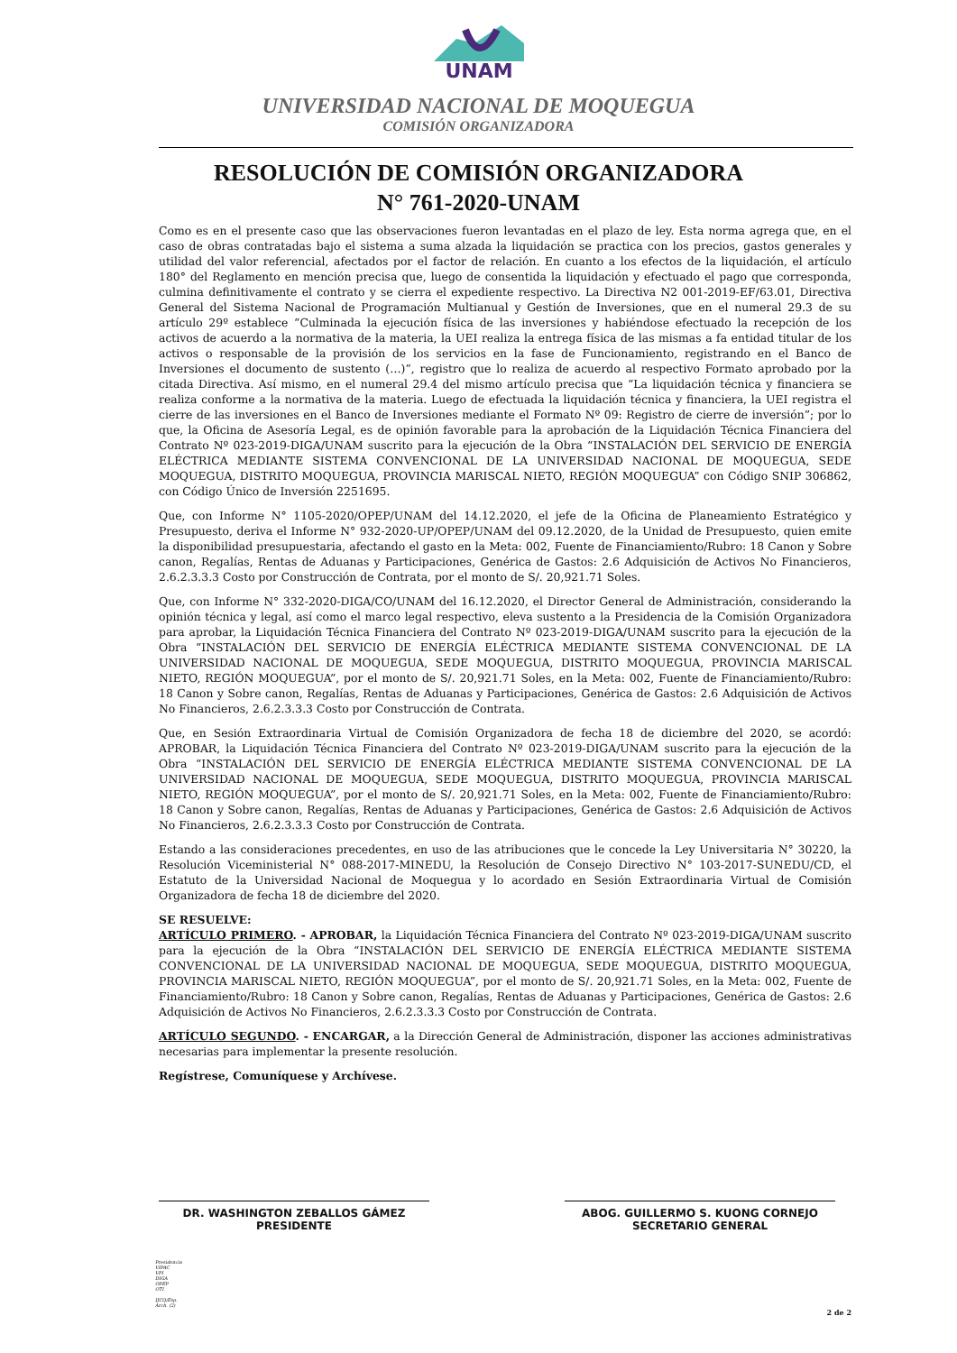UNAM
UNIVERSIDAD NACIONAL DE MOQUEGUA
COMISIÓN ORGANIZADORA
RESOLUCIÓN DE COMISIÓN ORGANIZADORA
N° 761-2020-UNAM
Como es en el presente caso que las observaciones fueron levantadas en el plazo de ley. Esta norma agrega que, en el caso de obras contratadas bajo el sistema a suma alzada la liquidación se practica con los precios, gastos generales y utilidad del valor referencial, afectados por el factor de relación. En cuanto a los efectos de la liquidación, el artículo 180° del Reglamento en mención precisa que, luego de consentida la liquidación y efectuado el pago que corresponda, culmina definitivamente el contrato y se cierra el expediente respectivo. La Directiva N2 001-2019-EF/63.01, Directiva General del Sistema Nacional de Programación Multianual y Gestión de Inversiones, que en el numeral 29.3 de su artículo 29º establece “Culminada la ejecución física de las inversiones y habiéndose efectuado la recepción de los activos de acuerdo a la normativa de la materia, la UEI realiza la entrega física de las mismas a fa entidad titular de los activos o responsable de la provisión de los servicios en la fase de Funcionamiento, registrando en el Banco de Inversiones el documento de sustento (…)”, registro que lo realiza de acuerdo al respectivo Formato aprobado por la citada Directiva. Así mismo, en el numeral 29.4 del mismo artículo precisa que “La liquidación técnica y financiera se realiza conforme a la normativa de la materia. Luego de efectuada la liquidación técnica y financiera, la UEI registra el cierre de las inversiones en el Banco de Inversiones mediante el Formato Nº 09: Registro de cierre de inversión”; por lo que, la Oficina de Asesoría Legal, es de opinión favorable para la aprobación de la Liquidación Técnica Financiera del Contrato Nº 023-2019-DIGA/UNAM suscrito para la ejecución de la Obra “INSTALACIÓN DEL SERVICIO DE ENERGÍA ELÉCTRICA MEDIANTE SISTEMA CONVENCIONAL DE LA UNIVERSIDAD NACIONAL DE MOQUEGUA, SEDE MOQUEGUA, DISTRITO MOQUEGUA, PROVINCIA MARISCAL NIETO, REGIÓN MOQUEGUA” con Código SNIP 306862, con Código Único de Inversión 2251695.
Que, con Informe N° 1105-2020/OPEP/UNAM del 14.12.2020, el jefe de la Oficina de Planeamiento Estratégico y Presupuesto, deriva el Informe N° 932-2020-UP/OPEP/UNAM del 09.12.2020, de la Unidad de Presupuesto, quien emite la disponibilidad presupuestaria, afectando el gasto en la Meta: 002, Fuente de Financiamiento/Rubro: 18 Canon y Sobre canon, Regalías, Rentas de Aduanas y Participaciones, Genérica de Gastos: 2.6 Adquisición de Activos No Financieros, 2.6.2.3.3.3 Costo por Construcción de Contrata, por el monto de S/. 20,921.71 Soles.
Que, con Informe N° 332-2020-DIGA/CO/UNAM del 16.12.2020, el Director General de Administración, considerando la opinión técnica y legal, así como el marco legal respectivo, eleva sustento a la Presidencia de la Comisión Organizadora para aprobar, la Liquidación Técnica Financiera del Contrato Nº 023-2019-DIGA/UNAM suscrito para la ejecución de la Obra “INSTALACIÓN DEL SERVICIO DE ENERGÍA ELÉCTRICA MEDIANTE SISTEMA CONVENCIONAL DE LA UNIVERSIDAD NACIONAL DE MOQUEGUA, SEDE MOQUEGUA, DISTRITO MOQUEGUA, PROVINCIA MARISCAL NIETO, REGIÓN MOQUEGUA”, por el monto de S/. 20,921.71 Soles, en la Meta: 002, Fuente de Financiamiento/Rubro: 18 Canon y Sobre canon, Regalías, Rentas de Aduanas y Participaciones, Genérica de Gastos: 2.6 Adquisición de Activos No Financieros, 2.6.2.3.3.3 Costo por Construcción de Contrata.
Que, en Sesión Extraordinaria Virtual de Comisión Organizadora de fecha 18 de diciembre del 2020, se acordó: APROBAR, la Liquidación Técnica Financiera del Contrato Nº 023-2019-DIGA/UNAM suscrito para la ejecución de la Obra “INSTALACIÓN DEL SERVICIO DE ENERGÍA ELÉCTRICA MEDIANTE SISTEMA CONVENCIONAL DE LA UNIVERSIDAD NACIONAL DE MOQUEGUA, SEDE MOQUEGUA, DISTRITO MOQUEGUA, PROVINCIA MARISCAL NIETO, REGIÓN MOQUEGUA”, por el monto de S/. 20,921.71 Soles, en la Meta: 002, Fuente de Financiamiento/Rubro: 18 Canon y Sobre canon, Regalías, Rentas de Aduanas y Participaciones, Genérica de Gastos: 2.6 Adquisición de Activos No Financieros, 2.6.2.3.3.3 Costo por Construcción de Contrata.
Estando a las consideraciones precedentes, en uso de las atribuciones que le concede la Ley Universitaria N° 30220, la Resolución Viceministerial N° 088-2017-MINEDU, la Resolución de Consejo Directivo N° 103-2017-SUNEDU/CD, el Estatuto de la Universidad Nacional de Moquegua y lo acordado en Sesión Extraordinaria Virtual de Comisión Organizadora de fecha 18 de diciembre del 2020.
SE RESUELVE:
ARTÍCULO PRIMERO. - APROBAR, la Liquidación Técnica Financiera del Contrato Nº 023-2019-DIGA/UNAM suscrito para la ejecución de la Obra “INSTALACIÓN DEL SERVICIO DE ENERGÍA ELÉCTRICA MEDIANTE SISTEMA CONVENCIONAL DE LA UNIVERSIDAD NACIONAL DE MOQUEGUA, SEDE MOQUEGUA, DISTRITO MOQUEGUA, PROVINCIA MARISCAL NIETO, REGIÓN MOQUEGUA”, por el monto de S/. 20,921.71 Soles, en la Meta: 002, Fuente de Financiamiento/Rubro: 18 Canon y Sobre canon, Regalías, Rentas de Aduanas y Participaciones, Genérica de Gastos: 2.6 Adquisición de Activos No Financieros, 2.6.2.3.3.3 Costo por Construcción de Contrata.
ARTÍCULO SEGUNDO. - ENCARGAR, a la Dirección General de Administración, disponer las acciones administrativas necesarias para implementar la presente resolución.
Regístrese, Comuníquese y Archívese.
DR. WASHINGTON ZEBALLOS GÁMEZ
PRESIDENTE
ABOG. GUILLERMO S. KUONG CORNEJO
SECRETARIO GENERAL
Presidencia
VIPAC
VPI
DIGA
OPEP
OTI
IJCQ/Esp.
Arch. (2)
2 de 2